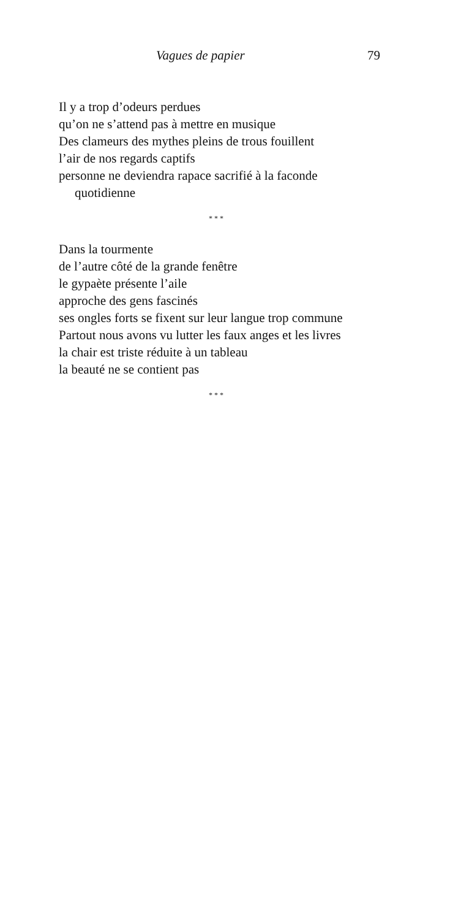Vagues de papier 79
Il y a trop d’odeurs perdues
qu’on ne s’attend pas à mettre en musique
Des clameurs des mythes pleins de trous fouillent
l’air de nos regards captifs
personne ne deviendra rapace sacrifié à la faconde
quotidienne
* * *
Dans la tourmente
de l’autre côté de la grande fenêtre
le gypaète présente l’aile
approche des gens fascinés
ses ongles forts se fixent sur leur langue trop commune
Partout nous avons vu lutter les faux anges et les livres
la chair est triste réduite à un tableau
la beauté ne se contient pas
* * *